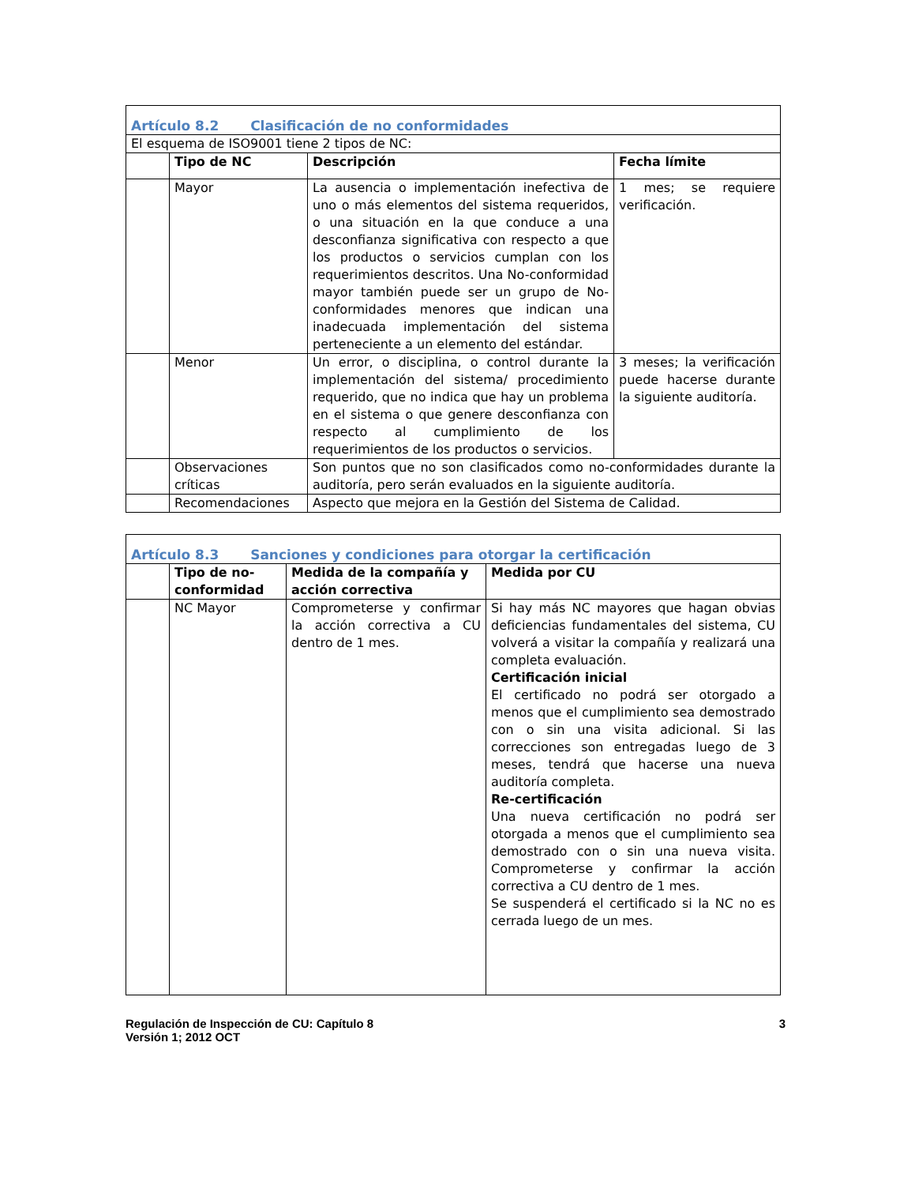| Artículo 8.2 Clasificación de no conformidades | | | |
| El esquema de ISO9001 tiene 2 tipos de NC: | | | |
| | Tipo de NC | Descripción | Fecha límite |
| | Mayor | La ausencia o implementación inefectiva de uno o más elementos del sistema requeridos, o una situación en la que conduce a una desconfianza significativa con respecto a que los productos o servicios cumplan con los requerimientos descritos. Una No-conformidad mayor también puede ser un grupo de No-conformidades menores que indican una inadecuada implementación del sistema perteneciente a un elemento del estándar. | 1 mes; se requiere verificación. |
| | Menor | Un error, o disciplina, o control durante la implementación del sistema/ procedimiento requerido, que no indica que hay un problema en el sistema o que genere desconfianza con respecto al cumplimiento de los requerimientos de los productos o servicios. | 3 meses; la verificación puede hacerse durante la siguiente auditoría. |
| | Observaciones críticas | Son puntos que no son clasificados como no-conformidades durante la auditoría, pero serán evaluados en la siguiente auditoría. | |
| | Recomendaciones | Aspecto que mejora en la Gestión del Sistema de Calidad. | |
| Artículo 8.3 Sanciones y condiciones para otorgar la certificación | | | |
| | Tipo de no-conformidad | Medida de la compañía y acción correctiva | Medida por CU |
| | NC Mayor | Comprometerse y confirmar la acción correctiva a CU dentro de 1 mes. | Si hay más NC mayores que hagan obvias deficiencias fundamentales del sistema, CU volverá a visitar la compañía y realizará una completa evaluación. Certificación inicial El certificado no podrá ser otorgado a menos que el cumplimiento sea demostrado con o sin una visita adicional. Si las correcciones son entregadas luego de 3 meses, tendrá que hacerse una nueva auditoría completa. Re-certificación Una nueva certificación no podrá ser otorgada a menos que el cumplimiento sea demostrado con o sin una nueva visita. Comprometerse y confirmar la acción correctiva a CU dentro de 1 mes. Se suspenderá el certificado si la NC no es cerrada luego de un mes. |
Regulación de Inspección de CU: Capítulo 8
Versión 1; 2012 OCT
3